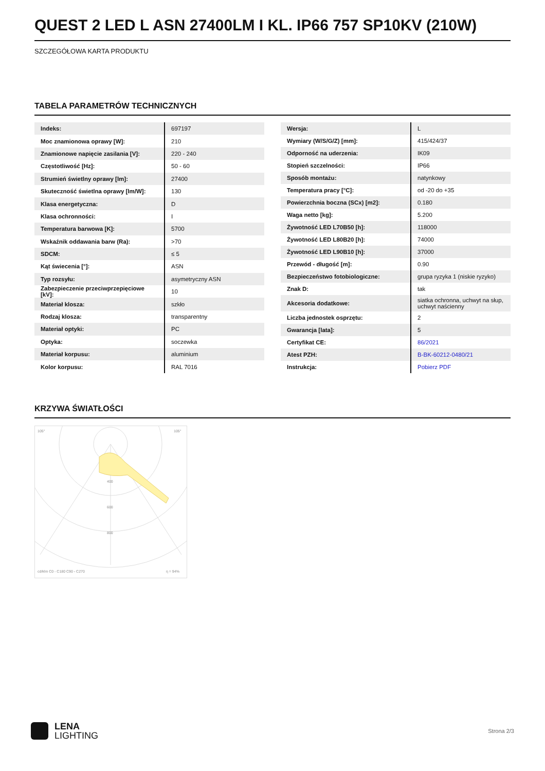QUEST 2 LED L ASN 27400LM I KL. IP66 757 SP10KV (210W)
SZCZEGÓŁOWA KARTA PRODUKTU
TABELA PARAMETRÓW TECHNICZNYCH
| Indeks: | 697197 |
| Moc znamionowa oprawy [W]: | 210 |
| Znamionowe napięcie zasilania [V]: | 220 - 240 |
| Częstotliwość [Hz]: | 50 - 60 |
| Strumień świetlny oprawy [lm]: | 27400 |
| Skuteczność świetlna oprawy [lm/W]: | 130 |
| Klasa energetyczna: | D |
| Klasa ochronności: | I |
| Temperatura barwowa [K]: | 5700 |
| Wskaźnik oddawania barw (Ra): | >70 |
| SDCM: | ≤ 5 |
| Kąt świecenia [°]: | ASN |
| Typ rozsyłu: | asymetryczny ASN |
| Zabezpieczenie przeciwprzepięciowe [kV]: | 10 |
| Materiał klosza: | szkło |
| Rodzaj klosza: | transparentny |
| Materiał optyki: | PC |
| Optyka: | soczewka |
| Materiał korpusu: | aluminium |
| Kolor korpusu: | RAL 7016 |
| Wersja: | L |
| Wymiary (W/S/G/Z) [mm]: | 415/424/37 |
| Odporność na uderzenia: | IK09 |
| Stopień szczelności: | IP66 |
| Sposób montażu: | natynkowy |
| Temperatura pracy [°C]: | od -20 do +35 |
| Powierzchnia boczna (SCx) [m2]: | 0.180 |
| Waga netto [kg]: | 5.200 |
| Żywotność LED L70B50 [h]: | 118000 |
| Żywotność LED L80B20 [h]: | 74000 |
| Żywotność LED L90B10 [h]: | 37000 |
| Przewód - długość [m]: | 0.90 |
| Bezpieczeństwo fotobiologiczne: | grupa ryzyka 1 (niskie ryzyko) |
| Znak D: | tak |
| Akcesoria dodatkowe: | siatka ochronna, uchwyt na słup, uchwyt naścienny |
| Liczba jednostek osprzętu: | 2 |
| Gwarancja [lata]: | 5 |
| Certyfikat CE: | 86/2021 |
| Atest PZH: | B-BK-60212-0480/21 |
| Instrukcja: | Pobierz PDF |
KRZYWA ŚWIATŁOŚCI
105°
105°
400
600
800
cd/klm C0 - C180 C90 - C270
η = 94%
LENA
LIGHTING
Strona 2/3